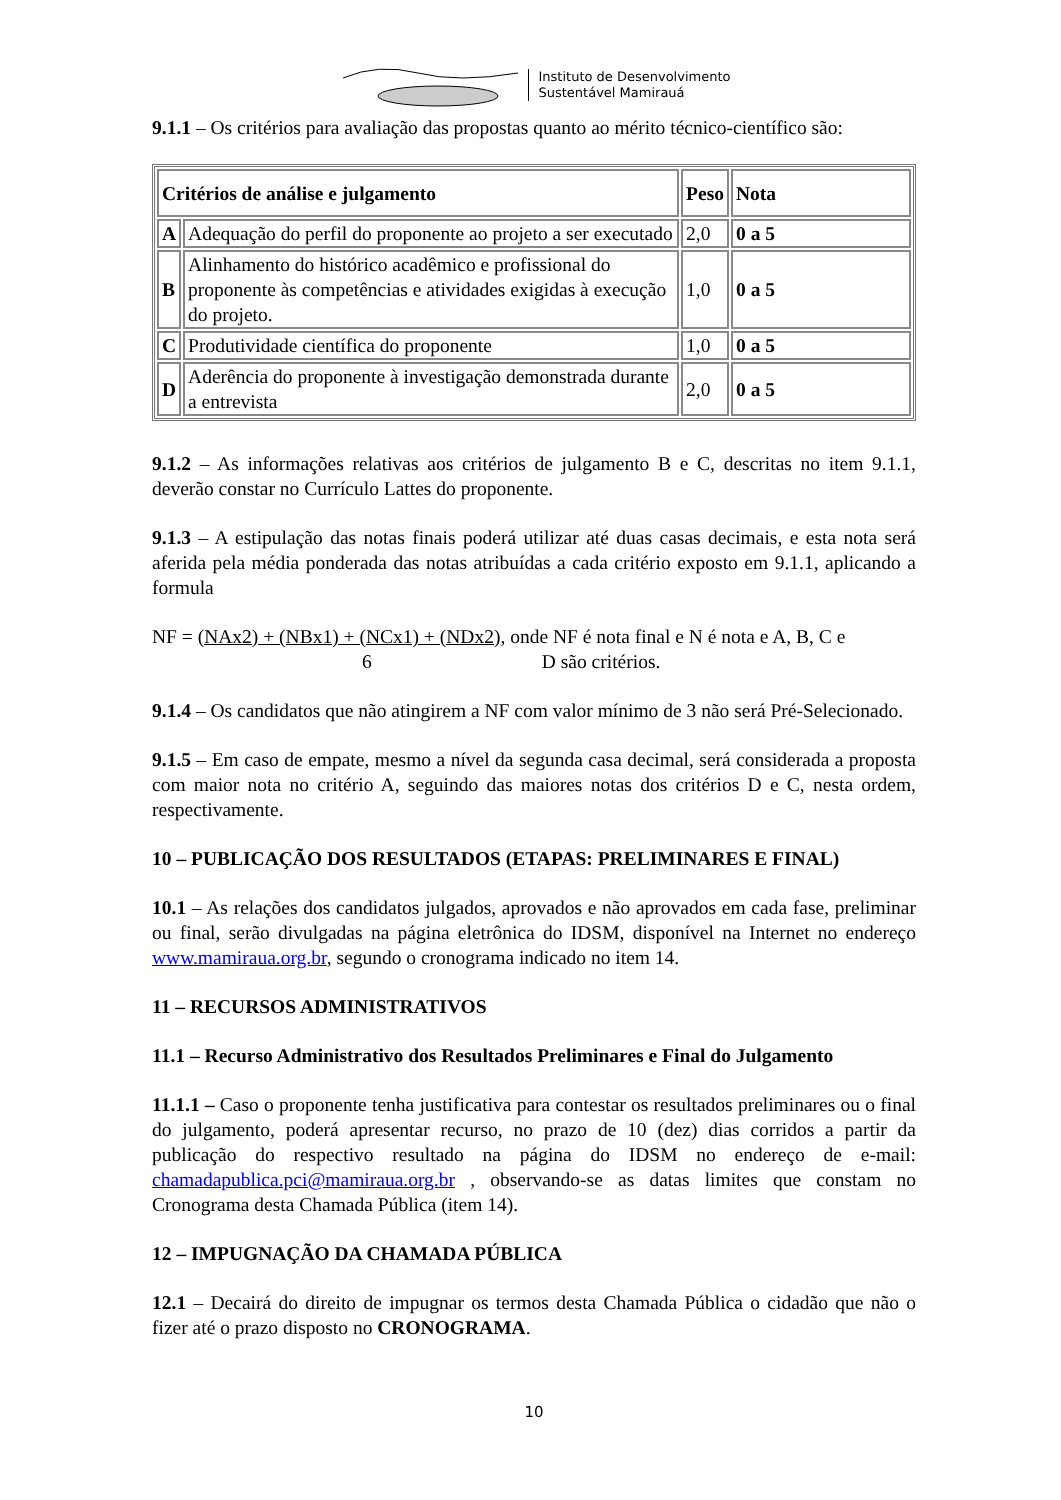Instituto de Desenvolvimento
Sustentável Mamirauá
9.1.1 – Os critérios para avaliação das propostas quanto ao mérito técnico-científico são:
| Critérios de análise e julgamento | | Peso | Nota |
| --- | --- | --- | --- |
| A | Adequação do perfil do proponente ao projeto a ser executado | 2,0 | 0 a 5 |
| B | Alinhamento do histórico acadêmico e profissional do proponente às competências e atividades exigidas à execução do projeto. | 1,0 | 0 a 5 |
| C | Produtividade científica do proponente | 1,0 | 0 a 5 |
| D | Aderência do proponente à investigação demonstrada durante a entrevista | 2,0 | 0 a 5 |
9.1.2 – As informações relativas aos critérios de julgamento B e C, descritas no item 9.1.1, deverão constar no Currículo Lattes do proponente.
9.1.3 – A estipulação das notas finais poderá utilizar até duas casas decimais, e esta nota será aferida pela média ponderada das notas atribuídas a cada critério exposto em 9.1.1, aplicando a formula
NF = (NAx2) + (NBx1) + (NCx1) + (NDx2), onde NF é nota final e N é nota e A, B, C e
6 D são critérios.
9.1.4 – Os candidatos que não atingirem a NF com valor mínimo de 3 não será Pré-Selecionado.
9.1.5 – Em caso de empate, mesmo a nível da segunda casa decimal, será considerada a proposta com maior nota no critério A, seguindo das maiores notas dos critérios D e C, nesta ordem, respectivamente.
10 – PUBLICAÇÃO DOS RESULTADOS (ETAPAS: PRELIMINARES E FINAL)
10.1 – As relações dos candidatos julgados, aprovados e não aprovados em cada fase, preliminar ou final, serão divulgadas na página eletrônica do IDSM, disponível na Internet no endereço www.mamiraua.org.br, segundo o cronograma indicado no item 14.
11 – RECURSOS ADMINISTRATIVOS
11.1 – Recurso Administrativo dos Resultados Preliminares e Final do Julgamento
11.1.1 – Caso o proponente tenha justificativa para contestar os resultados preliminares ou o final do julgamento, poderá apresentar recurso, no prazo de 10 (dez) dias corridos a partir da publicação do respectivo resultado na página do IDSM no endereço de e-mail: chamadapublica.pci@mamiraua.org.br , observando-se as datas limites que constam no Cronograma desta Chamada Pública (item 14).
12 – IMPUGNAÇÃO DA CHAMADA PÚBLICA
12.1 – Decairá do direito de impugnar os termos desta Chamada Pública o cidadão que não o fizer até o prazo disposto no CRONOGRAMA.
10